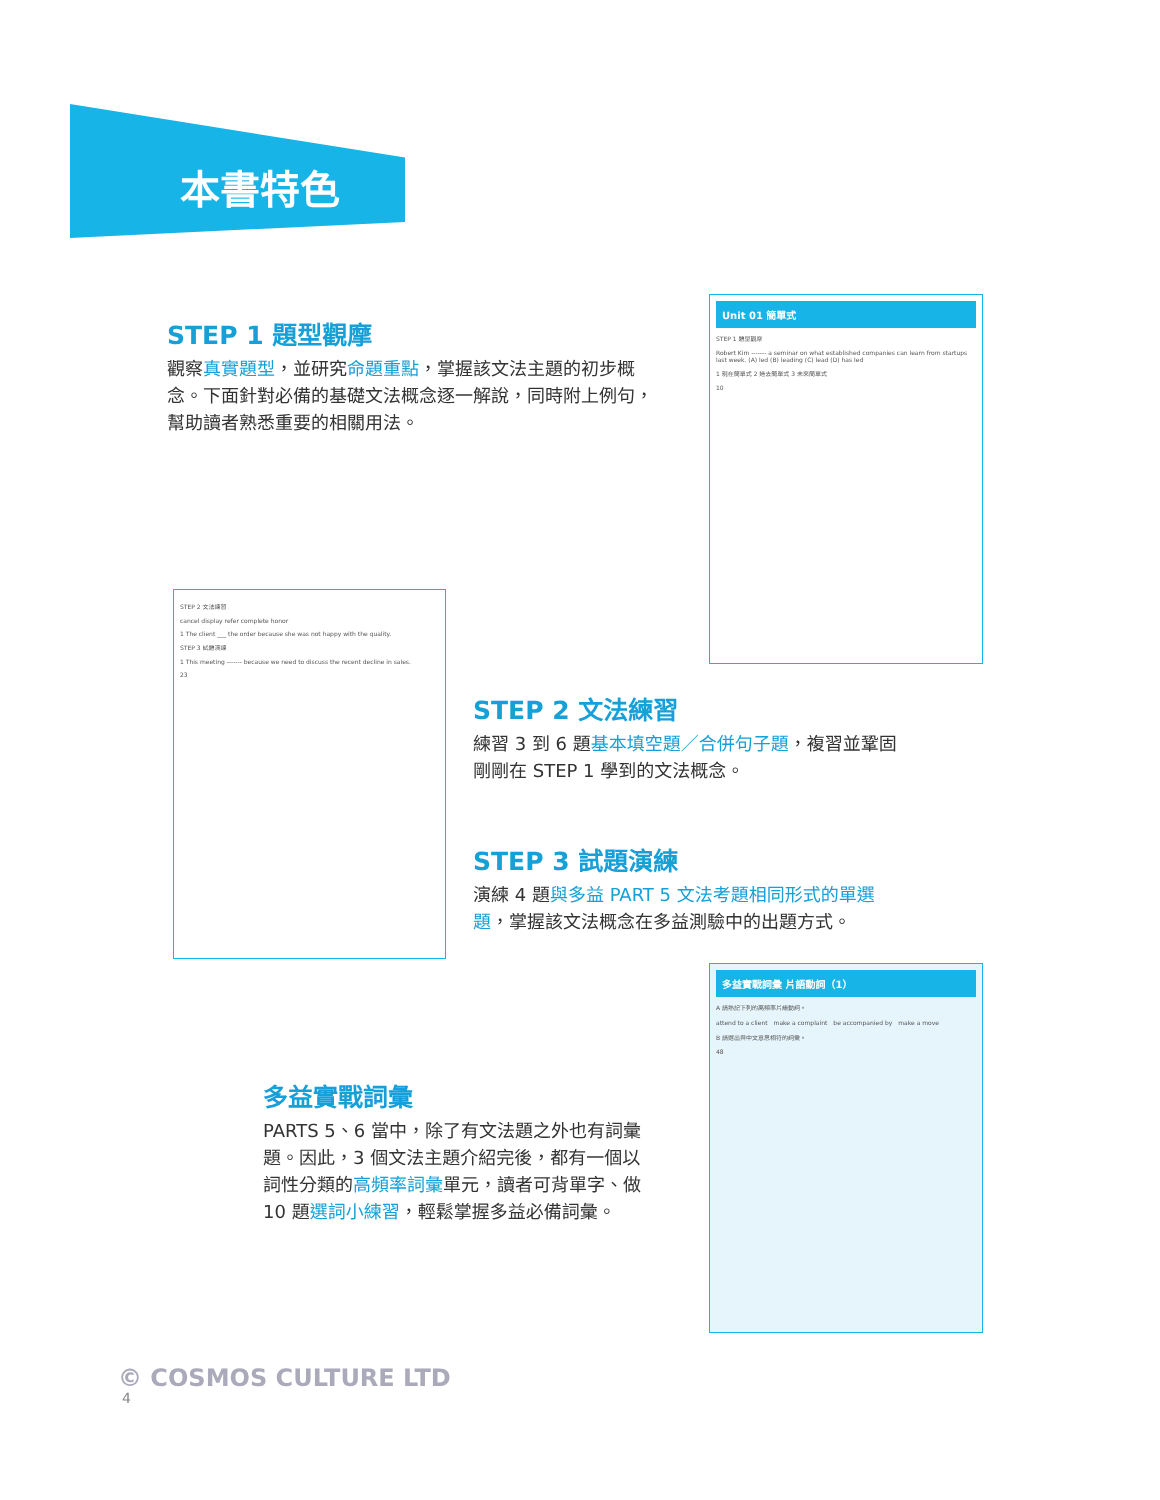本書特色
STEP 1 題型觀摩
觀察真實題型，並研究命題重點，掌握該文法主題的初步概念。下面針對必備的基礎文法概念逐一解說，同時附上例句，幫助讀者熟悉重要的相關用法。
Unit 01 簡單式
STEP 1 題型觀摩
Robert Kim ------- a seminar on what established companies can learn from startups last week. (A) led (B) leading (C) lead (D) has led
1 現在簡單式 2 過去簡單式 3 未來簡單式
10
STEP 2 文法練習
cancel display refer complete honor
1 The client ___ the order because she was not happy with the quality.
STEP 3 試題演練
1 This meeting ------- because we need to discuss the recent decline in sales.
23
STEP 2 文法練習
練習 3 到 6 題基本填空題／合併句子題，複習並鞏固剛剛在 STEP 1 學到的文法概念。
STEP 3 試題演練
演練 4 題與多益 PART 5 文法考題相同形式的單選題，掌握該文法概念在多益測驗中的出題方式。
多益實戰詞彙 片語動詞（1）
A 請熟記下列的高頻率片語動詞。
attend to a client　make a complaint　be accompanied by　make a move
B 請選出與中文意思相符的詞彙。
48
多益實戰詞彙
PARTS 5、6 當中，除了有文法題之外也有詞彙題。因此，3 個文法主題介紹完後，都有一個以詞性分類的高頻率詞彙單元，讀者可背單字、做 10 題選詞小練習，輕鬆掌握多益必備詞彙。
© COSMOS CULTURE LTD
4